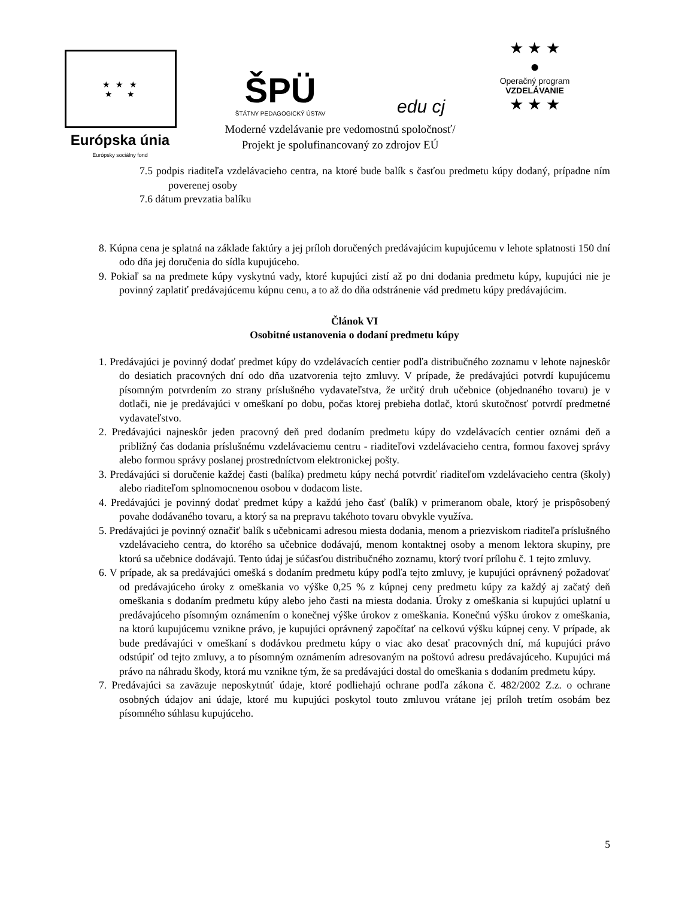★ ★ ★
★ ★
Európska únia
Európsky sociálny fond
ŠPÜ
ŠTÁTNY PEDAGOGICKÝ ÚSTAV
edu cj
Moderné vzdelávanie pre vedomostnú spoločnosť/
Projekt je spolufinancovaný zo zdrojov EÚ
★ ★ ★
●
Operačný program
VZDELÁVANIE
★ ★ ★
7.5 podpis riaditeľa vzdelávacieho centra, na ktoré bude balík s časťou predmetu kúpy dodaný, prípadne ním poverenej osoby
7.6 dátum prevzatia balíku
8. Kúpna cena je splatná na základe faktúry a jej príloh doručených predávajúcim kupujúcemu v lehote splatnosti 150 dní odo dňa jej doručenia do sídla kupujúceho.
9. Pokiaľ sa na predmete kúpy vyskytnú vady, ktoré kupujúci zistí až po dni dodania predmetu kúpy, kupujúci nie je povinný zaplatiť predávajúcemu kúpnu cenu, a to až do dňa odstránenie vád predmetu kúpy predávajúcim.
Článok VI
Osobitné ustanovenia o dodaní predmetu kúpy
1. Predávajúci je povinný dodať predmet kúpy do vzdelávacích centier podľa distribučného zoznamu v lehote najneskôr do desiatich pracovných dní odo dňa uzatvorenia tejto zmluvy. V prípade, že predávajúci potvrdí kupujúcemu písomným potvrdením zo strany príslušného vydavateľstva, že určitý druh učebnice (objednaného tovaru) je v dotlači, nie je predávajúci v omeškaní po dobu, počas ktorej prebieha dotlač, ktorú skutočnosť potvrdí predmetné vydavateľstvo.
2. Predávajúci najneskôr jeden pracovný deň pred dodaním predmetu kúpy do vzdelávacích centier oznámi deň a približný čas dodania príslušnému vzdelávaciemu centru - riaditeľovi vzdelávacieho centra, formou faxovej správy alebo formou správy poslanej prostredníctvom elektronickej pošty.
3. Predávajúci si doručenie každej časti (balíka) predmetu kúpy nechá potvrdiť riaditeľom vzdelávacieho centra (školy) alebo riaditeľom splnomocnenou osobou v dodacom liste.
4. Predávajúci je povinný dodať predmet kúpy a každú jeho časť (balík) v primeranom obale, ktorý je prispôsobený povahe dodávaného tovaru, a ktorý sa na prepravu takéhoto tovaru obvykle využíva.
5. Predávajúci je povinný označiť balík s učebnicami adresou miesta dodania, menom a priezviskom riaditeľa príslušného vzdelávacieho centra, do ktorého sa učebnice dodávajú, menom kontaktnej osoby a menom lektora skupiny, pre ktorú sa učebnice dodávajú. Tento údaj je súčasťou distribučného zoznamu, ktorý tvorí prílohu č. 1 tejto zmluvy.
6. V prípade, ak sa predávajúci omešká s dodaním predmetu kúpy podľa tejto zmluvy, je kupujúci oprávnený požadovať od predávajúceho úroky z omeškania vo výške 0,25 % z kúpnej ceny predmetu kúpy za každý aj začatý deň omeškania s dodaním predmetu kúpy alebo jeho časti na miesta dodania. Úroky z omeškania si kupujúci uplatní u predávajúceho písomným oznámením o konečnej výške úrokov z omeškania. Konečnú výšku úrokov z omeškania, na ktorú kupujúcemu vznikne právo, je kupujúci oprávnený započítať na celkovú výšku kúpnej ceny. V prípade, ak bude predávajúci v omeškaní s dodávkou predmetu kúpy o viac ako desať pracovných dní, má kupujúci právo odstúpiť od tejto zmluvy, a to písomným oznámením adresovaným na poštovú adresu predávajúceho. Kupujúci má právo na náhradu škody, ktorá mu vznikne tým, že sa predávajúci dostal do omeškania s dodaním predmetu kúpy.
7. Predávajúci sa zaväzuje neposkytnúť údaje, ktoré podliehajú ochrane podľa zákona č. 482/2002 Z.z. o ochrane osobných údajov ani údaje, ktoré mu kupujúci poskytol touto zmluvou vrátane jej príloh tretím osobám bez písomného súhlasu kupujúceho.
5